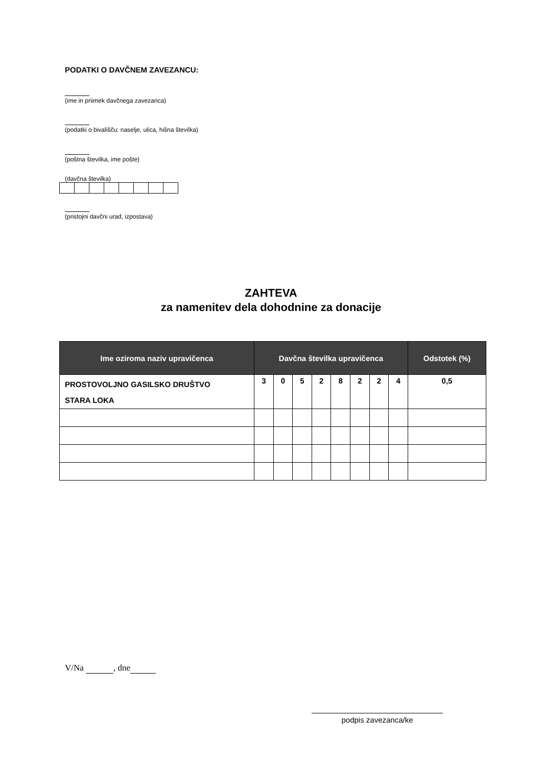PODATKI O DAVČNEM ZAVEZANCU:
(ime in priimek davčnega zavezanca)
(podatki o bivališču: naselje, ulica, hišna številka)
(poštna številka, ime pošte)
(davčna številka)
(pristojni davčni urad, izpostava)
ZAHTEVA
za namenitev dela dohodnine za donacije
| Ime oziroma naziv upravičenca | Davčna številka upravičenca | | | | | | | | Odstotek (%) |
| --- | --- | --- | --- | --- | --- | --- | --- | --- | --- |
| PROSTOVOLJNO GASILSKO DRUŠTVO STARA LOKA | 3 | 0 | 5 | 2 | 8 | 2 | 2 | 4 | 0,5 |
V/Na , dne
podpis zavezanca/ke